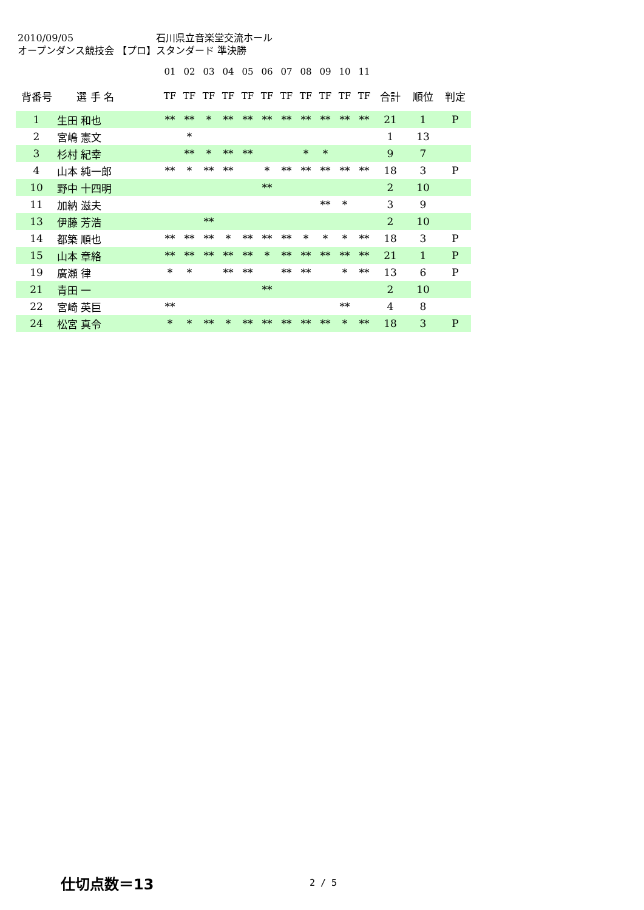2010/09/05 石川県立音楽堂交流ホール
オープンダンス競技会 【プロ】スタンダード 準決勝
| | | 01 | 02 | 03 | 04 | 05 | 06 | 07 | 08 | 09 | 10 | 11 | | | |
| 背番号 | 選 手 名 | TF | TF | TF | TF | TF | TF | TF | TF | TF | TF | TF | 合計 | 順位 | 判定 |
| 1 | 生田 和也 | ** | ** | * | ** | ** | ** | ** | ** | ** | ** | ** | 21 | 1 | P |
| 2 | 宮嶋 憲文 | | * | | | | | | | | | | 1 | 13 | |
| 3 | 杉村 紀幸 | | ** | * | ** | ** | | | * | * | | | 9 | 7 | |
| 4 | 山本 純一郎 | ** | * | ** | ** | | * | ** | ** | ** | ** | ** | 18 | 3 | P |
| 10 | 野中 十四明 | | | | | | ** | | | | | | 2 | 10 | |
| 11 | 加納 滋夫 | | | | | | | | | ** | * | | 3 | 9 | |
| 13 | 伊藤 芳浩 | | | ** | | | | | | | | | 2 | 10 | |
| 14 | 都築 順也 | ** | ** | ** | * | ** | ** | ** | * | * | * | ** | 18 | 3 | P |
| 15 | 山本 章絡 | ** | ** | ** | ** | ** | * | ** | ** | ** | ** | ** | 21 | 1 | P |
| 19 | 廣瀬 律 | * | * | | ** | ** | | ** | ** | | * | ** | 13 | 6 | P |
| 21 | 青田 一 | | | | | | ** | | | | | | 2 | 10 | |
| 22 | 宮崎 英巨 | ** | | | | | | | | | ** | | 4 | 8 | |
| 24 | 松宮 真令 | * | * | ** | * | ** | ** | ** | ** | ** | * | ** | 18 | 3 | P |
仕切点数＝13 2 / 5